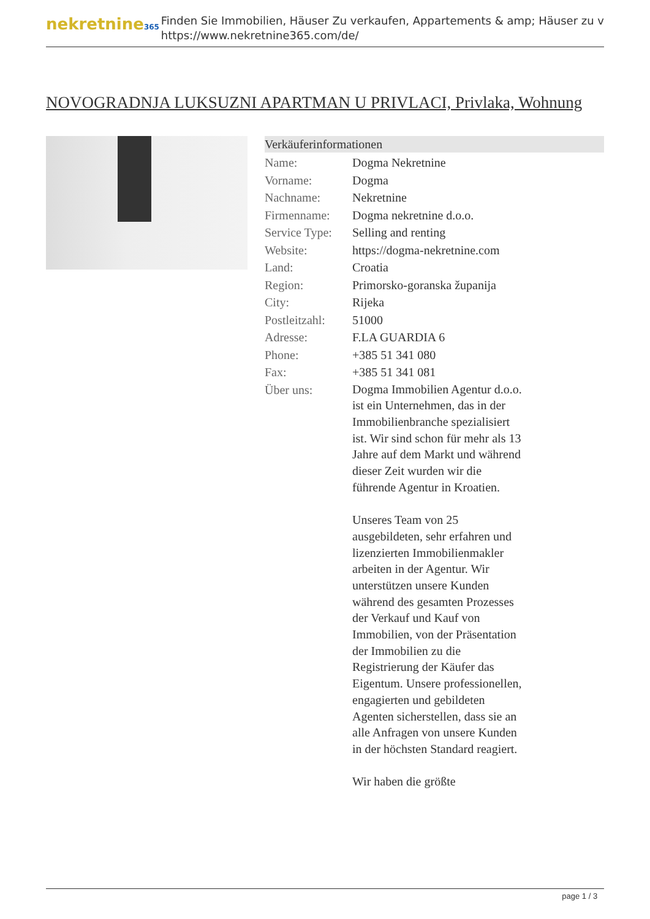nekretnine365
Finden Sie Immobilien, Häuser Zu verkaufen, Appartements & amp; Häuser zu v
https://www.nekretnine365.com/de/
NOVOGRADNJA LUKSUZNI APARTMAN U PRIVLACI, Privlaka, Wohnung
Verkäuferinformationen
| Name: | Dogma Nekretnine |
| Vorname: | Dogma |
| Nachname: | Nekretnine |
| Firmenname: | Dogma nekretnine d.o.o. |
| Service Type: | Selling and renting |
| Website: | https://dogma-nekretnine.com |
| Land: | Croatia |
| Region: | Primorsko-goranska županija |
| City: | Rijeka |
| Postleitzahl: | 51000 |
| Adresse: | F.LA GUARDIA 6 |
| Phone: | +385 51 341 080 |
| Fax: | +385 51 341 081 |
| Über uns: | Dogma Immobilien Agentur d.o.o. ist ein Unternehmen, das in der Immobilienbranche spezialisiert ist. Wir sind schon für mehr als 13 Jahre auf dem Markt und während dieser Zeit wurden wir die führende Agentur in Kroatien. Unseres Team von 25 ausgebildeten, sehr erfahren und lizenzierten Immobilienmakler arbeiten in der Agentur. Wir unterstützen unsere Kunden während des gesamten Prozesses der Verkauf und Kauf von Immobilien, von der Präsentation der Immobilien zu die Registrierung der Käufer das Eigentum. Unsere professionellen, engagierten und gebildeten Agenten sicherstellen, dass sie an alle Anfragen von unsere Kunden in der höchsten Standard reagiert. Wir haben die größte |
page 1 / 3